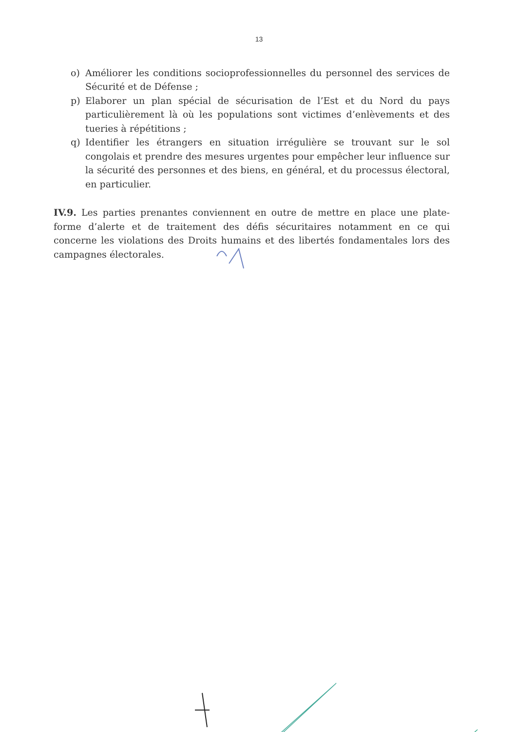13
o) Améliorer les conditions socioprofessionnelles du personnel des services de Sécurité et de Défense ;
p) Elaborer un plan spécial de sécurisation de l’Est et du Nord du pays particulièrement là où les populations sont victimes d’enlèvements et des tueries à répétitions ;
q) Identifier les étrangers en situation irrégulière se trouvant sur le sol congolais et prendre des mesures urgentes pour empêcher leur influence sur la sécurité des personnes et des biens, en général, et du processus électoral, en particulier.
IV.9. Les parties prenantes conviennent en outre de mettre en place une plate-forme d’alerte et de traitement des défis sécuritaires notamment en ce qui concerne les violations des Droits humains et des libertés fondamentales lors des campagnes électorales.